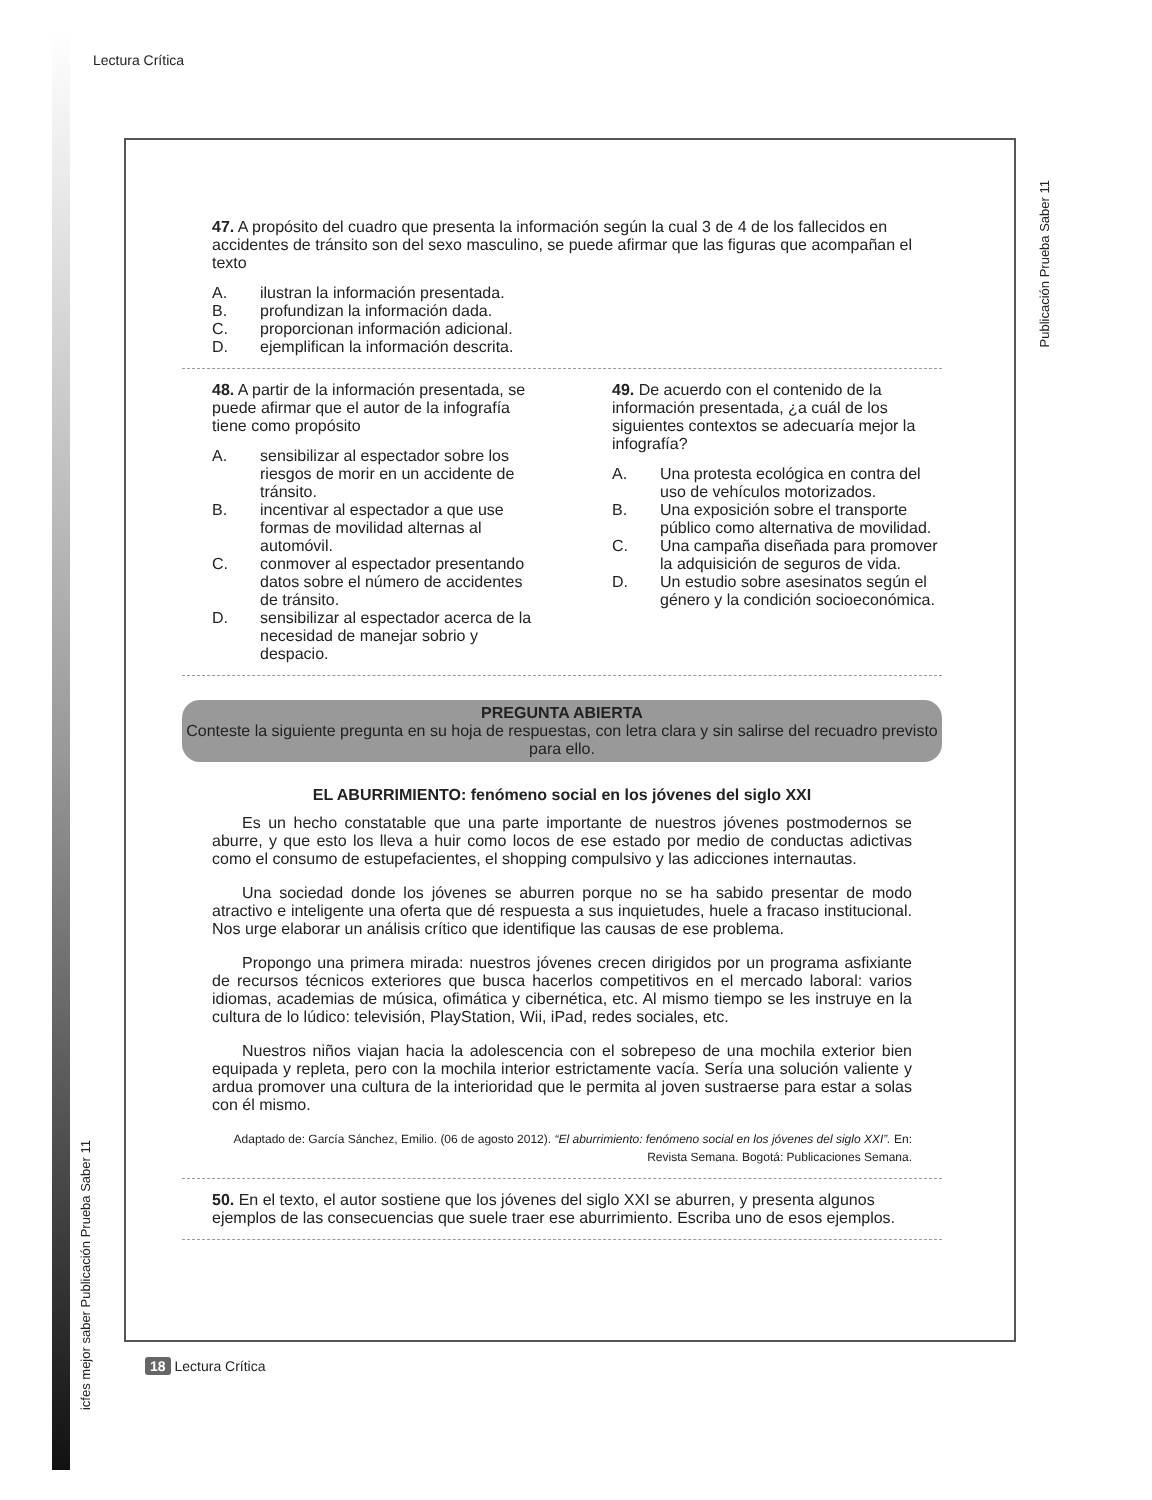Lectura Crítica
Publicación Prueba Saber 11
icfes mejor saber Publicación Prueba Saber 11
47. A propósito del cuadro que presenta la información según la cual 3 de 4 de los fallecidos en accidentes de tránsito son del sexo masculino, se puede afirmar que las figuras que acompañan el texto
A. ilustran la información presentada.
B. profundizan la información dada.
C. proporcionan información adicional.
D. ejemplifican la información descrita.
48. A partir de la información presentada, se puede afirmar que el autor de la infografía tiene como propósito
A. sensibilizar al espectador sobre los riesgos de morir en un accidente de tránsito.
B. incentivar al espectador a que use formas de movilidad alternas al automóvil.
C. conmover al espectador presentando datos sobre el número de accidentes de tránsito.
D. sensibilizar al espectador acerca de la necesidad de manejar sobrio y despacio.
49. De acuerdo con el contenido de la información presentada, ¿a cuál de los siguientes contextos se adecuaría mejor la infografía?
A. Una protesta ecológica en contra del uso de vehículos motorizados.
B. Una exposición sobre el transporte público como alternativa de movilidad.
C. Una campaña diseñada para promover la adquisición de seguros de vida.
D. Un estudio sobre asesinatos según el género y la condición socioeconómica.
PREGUNTA ABIERTA
Conteste la siguiente pregunta en su hoja de respuestas, con letra clara y sin salirse del recuadro previsto para ello.
EL ABURRIMIENTO: fenómeno social en los jóvenes del siglo XXI
Es un hecho constatable que una parte importante de nuestros jóvenes postmodernos se aburre, y que esto los lleva a huir como locos de ese estado por medio de conductas adictivas como el consumo de estupefacientes, el shopping compulsivo y las adicciones internautas.
Una sociedad donde los jóvenes se aburren porque no se ha sabido presentar de modo atractivo e inteligente una oferta que dé respuesta a sus inquietudes, huele a fracaso institucional. Nos urge elaborar un análisis crítico que identifique las causas de ese problema.
Propongo una primera mirada: nuestros jóvenes crecen dirigidos por un programa asfixiante de recursos técnicos exteriores que busca hacerlos competitivos en el mercado laboral: varios idiomas, academias de música, ofimática y cibernética, etc. Al mismo tiempo se les instruye en la cultura de lo lúdico: televisión, PlayStation, Wii, iPad, redes sociales, etc.
Nuestros niños viajan hacia la adolescencia con el sobrepeso de una mochila exterior bien equipada y repleta, pero con la mochila interior estrictamente vacía. Sería una solución valiente y ardua promover una cultura de la interioridad que le permita al joven sustraerse para estar a solas con él mismo.
Adaptado de: García Sánchez, Emilio. (06 de agosto 2012). “El aburrimiento: fenómeno social en los jóvenes del siglo XXI”. En: Revista Semana. Bogotá: Publicaciones Semana.
50. En el texto, el autor sostiene que los jóvenes del siglo XXI se aburren, y presenta algunos ejemplos de las consecuencias que suele traer ese aburrimiento. Escriba uno de esos ejemplos.
18 Lectura Crítica